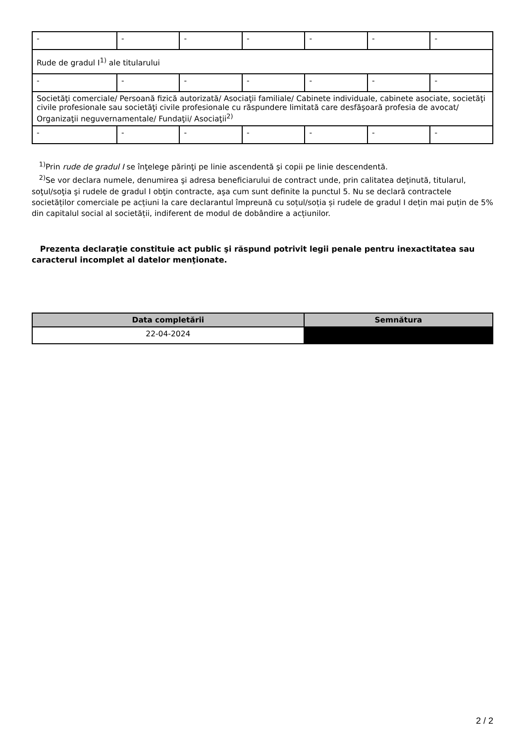| - | - | - | - | - | - | - |
| Rude de gradul I<sup>1)</sup> ale titularului | | | | | | |
| - | - | - | - | - | - | - |
| Societăţi comerciale/ Persoană fizică autorizată/ Asociaţii familiale/ Cabinete individuale, cabinete asociate, societăţi civile profesionale sau societăţi civile profesionale cu răspundere limitată care desfăşoară profesia de avocat/ Organizaţii neguvernamentale/ Fundaţii/ Asociaţii<sup>2)</sup> | | | | | | |
| - | - | - | - | - | - | - |
<sup>1)</sup> Prin rude de gradul I se înţelege părinţi pe linie ascendentă şi copii pe linie descendentă.
<sup>2)</sup> Se vor declara numele, denumirea şi adresa beneficiarului de contract unde, prin calitatea deţinută, titularul, soţul/soţia şi rudele de gradul I obţin contracte, aşa cum sunt definite la punctul 5. Nu se declară contractele societăților comerciale pe acțiuni la care declarantul împreună cu soțul/soția și rudele de gradul I dețin mai puțin de 5% din capitalul social al societății, indiferent de modul de dobândire a acțiunilor.
Prezenta declaraţie constituie act public şi răspund potrivit legii penale pentru inexactitatea sau caracterul incomplet al datelor menţionate.
| Data completării | Semnătura |
| --- | --- |
| 22-04-2024 | |
2 / 2